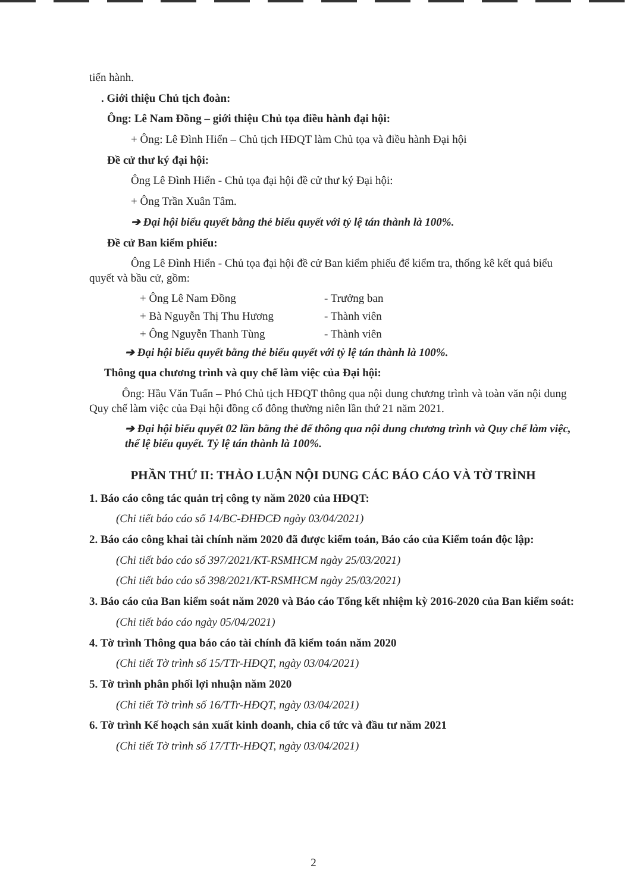tiến hành.
. Giới thiệu Chủ tịch đoàn:
Ông: Lê Nam Đồng – giới thiệu Chủ tọa điều hành đại hội:
+ Ông: Lê Đình Hiển – Chủ tịch HĐQT làm Chủ tọa và điều hành Đại hội
Đề cử thư ký đại hội:
Ông Lê Đình Hiển - Chủ tọa đại hội đề cử thư ký Đại hội:
+ Ông Trần Xuân Tâm.
➔ Đại hội biểu quyết bằng thẻ biểu quyết với tỷ lệ tán thành là 100%.
Đề cử Ban kiểm phiếu:
Ông Lê Đình Hiển - Chủ tọa đại hội đề cử Ban kiểm phiếu để kiểm tra, thống kê kết quả biểu quyết và bầu cử, gồm:
+ Ông Lê Nam Đồng - Trưởng ban
+ Bà Nguyễn Thị Thu Hương - Thành viên
+ Ông Nguyễn Thanh Tùng - Thành viên
➔ Đại hội biểu quyết bằng thẻ biểu quyết với tỷ lệ tán thành là 100%.
Thông qua chương trình và quy chế làm việc của Đại hội:
Ông: Hầu Văn Tuấn – Phó Chủ tịch HĐQT thông qua nội dung chương trình và toàn văn nội dung Quy chế làm việc của Đại hội đồng cổ đông thường niên lần thứ 21 năm 2021.
➔ Đại hội biểu quyết 02 lần bằng thẻ để thông qua nội dung chương trình và Quy chế làm việc, thể lệ biểu quyết. Tỷ lệ tán thành là 100%.
PHẦN THỨ II: THẢO LUẬN NỘI DUNG CÁC BÁO CÁO VÀ TỜ TRÌNH
1. Báo cáo công tác quản trị công ty năm 2020 của HĐQT:
(Chi tiết báo cáo số 14/BC-ĐHĐCĐ ngày 03/04/2021)
2. Báo cáo công khai tài chính năm 2020 đã được kiểm toán, Báo cáo của Kiểm toán độc lập:
(Chi tiết báo cáo số 397/2021/KT-RSMHCM ngày 25/03/2021)
(Chi tiết báo cáo số 398/2021/KT-RSMHCM ngày 25/03/2021)
3. Báo cáo của Ban kiểm soát năm 2020 và Báo cáo Tổng kết nhiệm kỳ 2016-2020 của Ban kiểm soát:
(Chi tiết báo cáo ngày 05/04/2021)
4. Tờ trình Thông qua báo cáo tài chính đã kiểm toán năm 2020
(Chi tiết Tờ trình số 15/TTr-HĐQT, ngày 03/04/2021)
5. Tờ trình phân phối lợi nhuận năm 2020
(Chi tiết Tờ trình số 16/TTr-HĐQT, ngày 03/04/2021)
6. Tờ trình Kế hoạch sản xuất kinh doanh, chia cổ tức và đầu tư năm 2021
(Chi tiết Tờ trình số 17/TTr-HĐQT, ngày 03/04/2021)
2